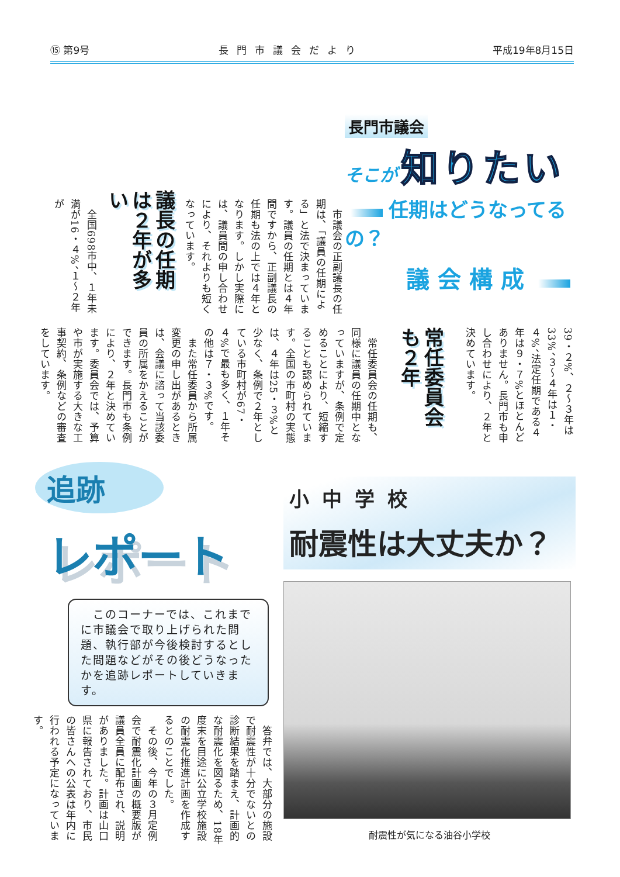⑮ 第9号 長門市議会だより 平成19年8月15日
長門市議会
そこが 知りたい
任期はどうなってるの？
議会構成
　市議会の正副議長の任期は、「議員の任期による」と法で決まっています。議員の任期とは４年間ですから、正副議長の任期も法の上では４年となります。しかし実際には、議員間の申し合わせにより、それよりも短くなっています。
議長の任期は２年が多い
　全国698市中、１年未満が16・４%、１～２年が
39・２%、２～３年は33%、３～４年は１・４%、法定任期である４年は９・７%とほとんどありません。長門市も申し合わせにより、２年と決めています。
常任委員会も２年
　常任委員会の任期も、同様に議員の任期中となっていますが、条例で定めることにより、短縮することも認められています。全国の市町村の実態は、４年は25・３%と少なく、条例で２年としている市町村が67・４%で最も多く、１年その他は７・３%です。
　また常任委員から所属変更の申し出があるときは、会議に諮って当該委員の所属をかえることができます。長門市も条例により、２年と決めています。委員会では、予算や市が実施する大きな工事契約、条例などの審査をしています。
追跡
レポート
　このコーナーでは、これまでに市議会で取り上げられた問題、執行部が今後検討するとした問題などがその後どうなったかを追跡レポートしていきます。
　答弁では、大部分の施設で耐震性が十分でないとの診断結果を踏まえ、計画的な耐震化を図るため、18年度末を目途に公立学校施設の耐震化推進計画を作成するとのことでした。
　その後、今年の３月定例会で耐震化計画の概要版が議員全員に配布され、説明がありました。計画は山口県に報告されており、市民の皆さんへの公表は年内に行われる予定になっています。
小中学校
耐震性は大丈夫か？
耐震性が気になる油谷小学校